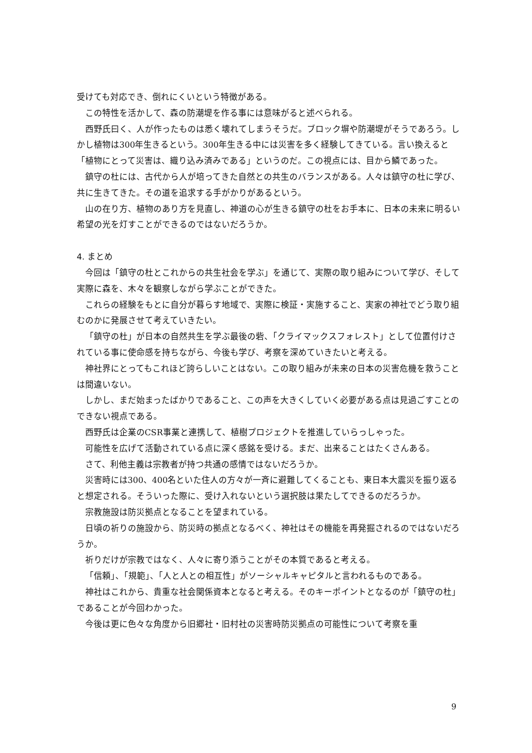受けても対応でき、倒れにくいという特徴がある。
この特性を活かして、森の防潮堤を作る事には意味がると述べられる。
西野氏曰く、人が作ったものは悉く壊れてしまうそうだ。ブロック塀や防潮堤がそうであろう。しかし植物は300年生きるという。300年生きる中には災害を多く経験してきている。言い換えると「植物にとって災害は、織り込み済みである」というのだ。この視点には、目から鱗であった。
鎮守の杜には、古代から人が培ってきた自然との共生のバランスがある。人々は鎮守の杜に学び、共に生きてきた。その道を追求する手がかりがあるという。
山の在り方、植物のあり方を見直し、神道の心が生きる鎮守の杜をお手本に、日本の未来に明るい希望の光を灯すことができるのではないだろうか。
4. まとめ
今回は「鎮守の杜とこれからの共生社会を学ぶ」を通じて、実際の取り組みについて学び、そして実際に森を、木々を観察しながら学ぶことができた。
これらの経験をもとに自分が暮らす地域で、実際に検証・実施すること、実家の神社でどう取り組むのかに発展させて考えていきたい。
「鎮守の杜」が日本の自然共生を学ぶ最後の砦、「クライマックスフォレスト」として位置付けされている事に使命感を持ちながら、今後も学び、考察を深めていきたいと考える。
神社界にとってもこれほど誇らしいことはない。この取り組みが未来の日本の災害危機を救うことは間違いない。
しかし、まだ始まったばかりであること、この声を大きくしていく必要がある点は見過ごすことのできない視点である。
西野氏は企業のCSR事業と連携して、植樹プロジェクトを推進していらっしゃった。
可能性を広げて活動されている点に深く感銘を受ける。まだ、出来ることはたくさんある。
さて、利他主義は宗教者が持つ共通の感情ではないだろうか。
災害時には300、400名といた住人の方々が一斉に避難してくることも、東日本大震災を振り返ると想定される。そういった際に、受け入れないという選択肢は果たしてできるのだろうか。
宗教施設は防災拠点となることを望まれている。
日頃の祈りの施設から、防災時の拠点となるべく、神社はその機能を再発掘されるのではないだろうか。
祈りだけが宗教ではなく、人々に寄り添うことがその本質であると考える。
「信頼」、「規範」、「人と人との相互性」がソーシャルキャピタルと言われるものである。
神社はこれから、貴重な社会関係資本となると考える。そのキーポイントとなるのが「鎮守の杜」であることが今回わかった。
今後は更に色々な角度から旧郷社・旧村社の災害時防災拠点の可能性について考察を重
9